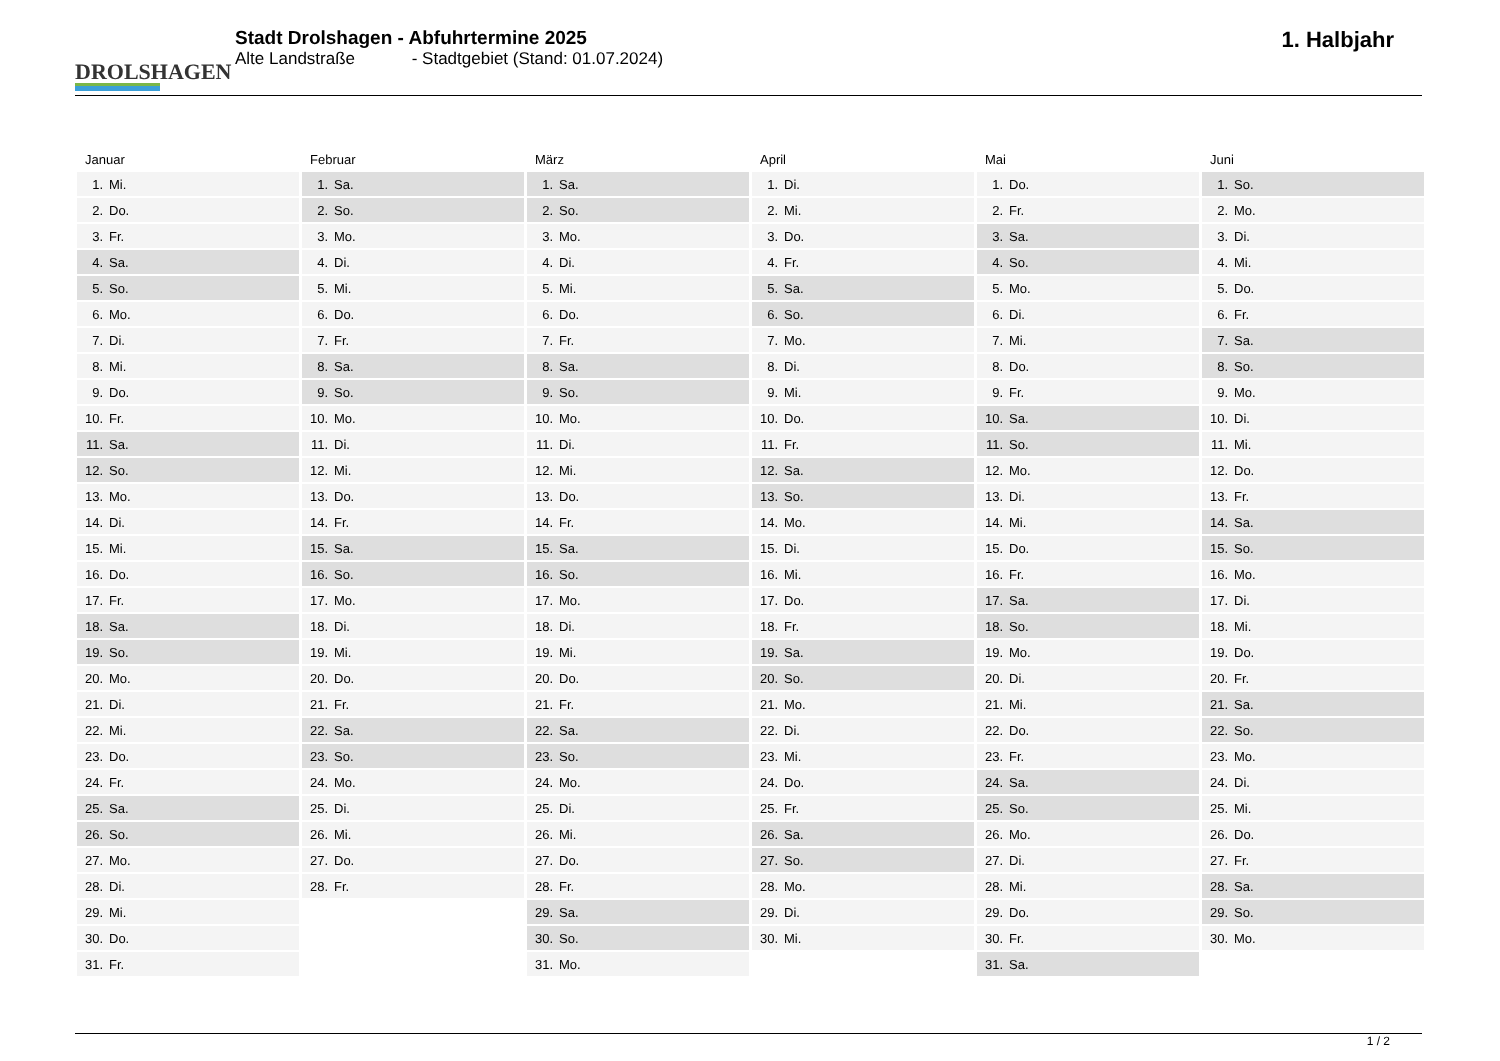DROLSHAGEN
Stadt Drolshagen - Abfuhrtermine 2025
Alte Landstraße - Stadtgebiet (Stand: 01.07.2024)
1. Halbjahr
Januar
| 1. | Mi. |
| 2. | Do. |
| 3. | Fr. |
| 4. | Sa. |
| 5. | So. |
| 6. | Mo. |
| 7. | Di. |
| 8. | Mi. |
| 9. | Do. |
| 10. | Fr. |
| 11. | Sa. |
| 12. | So. |
| 13. | Mo. |
| 14. | Di. |
| 15. | Mi. |
| 16. | Do. |
| 17. | Fr. |
| 18. | Sa. |
| 19. | So. |
| 20. | Mo. |
| 21. | Di. |
| 22. | Mi. |
| 23. | Do. |
| 24. | Fr. |
| 25. | Sa. |
| 26. | So. |
| 27. | Mo. |
| 28. | Di. |
| 29. | Mi. |
| 30. | Do. |
| 31. | Fr. |
Februar
| 1. | Sa. |
| 2. | So. |
| 3. | Mo. |
| 4. | Di. |
| 5. | Mi. |
| 6. | Do. |
| 7. | Fr. |
| 8. | Sa. |
| 9. | So. |
| 10. | Mo. |
| 11. | Di. |
| 12. | Mi. |
| 13. | Do. |
| 14. | Fr. |
| 15. | Sa. |
| 16. | So. |
| 17. | Mo. |
| 18. | Di. |
| 19. | Mi. |
| 20. | Do. |
| 21. | Fr. |
| 22. | Sa. |
| 23. | So. |
| 24. | Mo. |
| 25. | Di. |
| 26. | Mi. |
| 27. | Do. |
| 28. | Fr. |
März
| 1. | Sa. |
| 2. | So. |
| 3. | Mo. |
| 4. | Di. |
| 5. | Mi. |
| 6. | Do. |
| 7. | Fr. |
| 8. | Sa. |
| 9. | So. |
| 10. | Mo. |
| 11. | Di. |
| 12. | Mi. |
| 13. | Do. |
| 14. | Fr. |
| 15. | Sa. |
| 16. | So. |
| 17. | Mo. |
| 18. | Di. |
| 19. | Mi. |
| 20. | Do. |
| 21. | Fr. |
| 22. | Sa. |
| 23. | So. |
| 24. | Mo. |
| 25. | Di. |
| 26. | Mi. |
| 27. | Do. |
| 28. | Fr. |
| 29. | Sa. |
| 30. | So. |
| 31. | Mo. |
April
| 1. | Di. |
| 2. | Mi. |
| 3. | Do. |
| 4. | Fr. |
| 5. | Sa. |
| 6. | So. |
| 7. | Mo. |
| 8. | Di. |
| 9. | Mi. |
| 10. | Do. |
| 11. | Fr. |
| 12. | Sa. |
| 13. | So. |
| 14. | Mo. |
| 15. | Di. |
| 16. | Mi. |
| 17. | Do. |
| 18. | Fr. |
| 19. | Sa. |
| 20. | So. |
| 21. | Mo. |
| 22. | Di. |
| 23. | Mi. |
| 24. | Do. |
| 25. | Fr. |
| 26. | Sa. |
| 27. | So. |
| 28. | Mo. |
| 29. | Di. |
| 30. | Mi. |
Mai
| 1. | Do. |
| 2. | Fr. |
| 3. | Sa. |
| 4. | So. |
| 5. | Mo. |
| 6. | Di. |
| 7. | Mi. |
| 8. | Do. |
| 9. | Fr. |
| 10. | Sa. |
| 11. | So. |
| 12. | Mo. |
| 13. | Di. |
| 14. | Mi. |
| 15. | Do. |
| 16. | Fr. |
| 17. | Sa. |
| 18. | So. |
| 19. | Mo. |
| 20. | Di. |
| 21. | Mi. |
| 22. | Do. |
| 23. | Fr. |
| 24. | Sa. |
| 25. | So. |
| 26. | Mo. |
| 27. | Di. |
| 28. | Mi. |
| 29. | Do. |
| 30. | Fr. |
| 31. | Sa. |
Juni
| 1. | So. |
| 2. | Mo. |
| 3. | Di. |
| 4. | Mi. |
| 5. | Do. |
| 6. | Fr. |
| 7. | Sa. |
| 8. | So. |
| 9. | Mo. |
| 10. | Di. |
| 11. | Mi. |
| 12. | Do. |
| 13. | Fr. |
| 14. | Sa. |
| 15. | So. |
| 16. | Mo. |
| 17. | Di. |
| 18. | Mi. |
| 19. | Do. |
| 20. | Fr. |
| 21. | Sa. |
| 22. | So. |
| 23. | Mo. |
| 24. | Di. |
| 25. | Mi. |
| 26. | Do. |
| 27. | Fr. |
| 28. | Sa. |
| 29. | So. |
| 30. | Mo. |
1 / 2